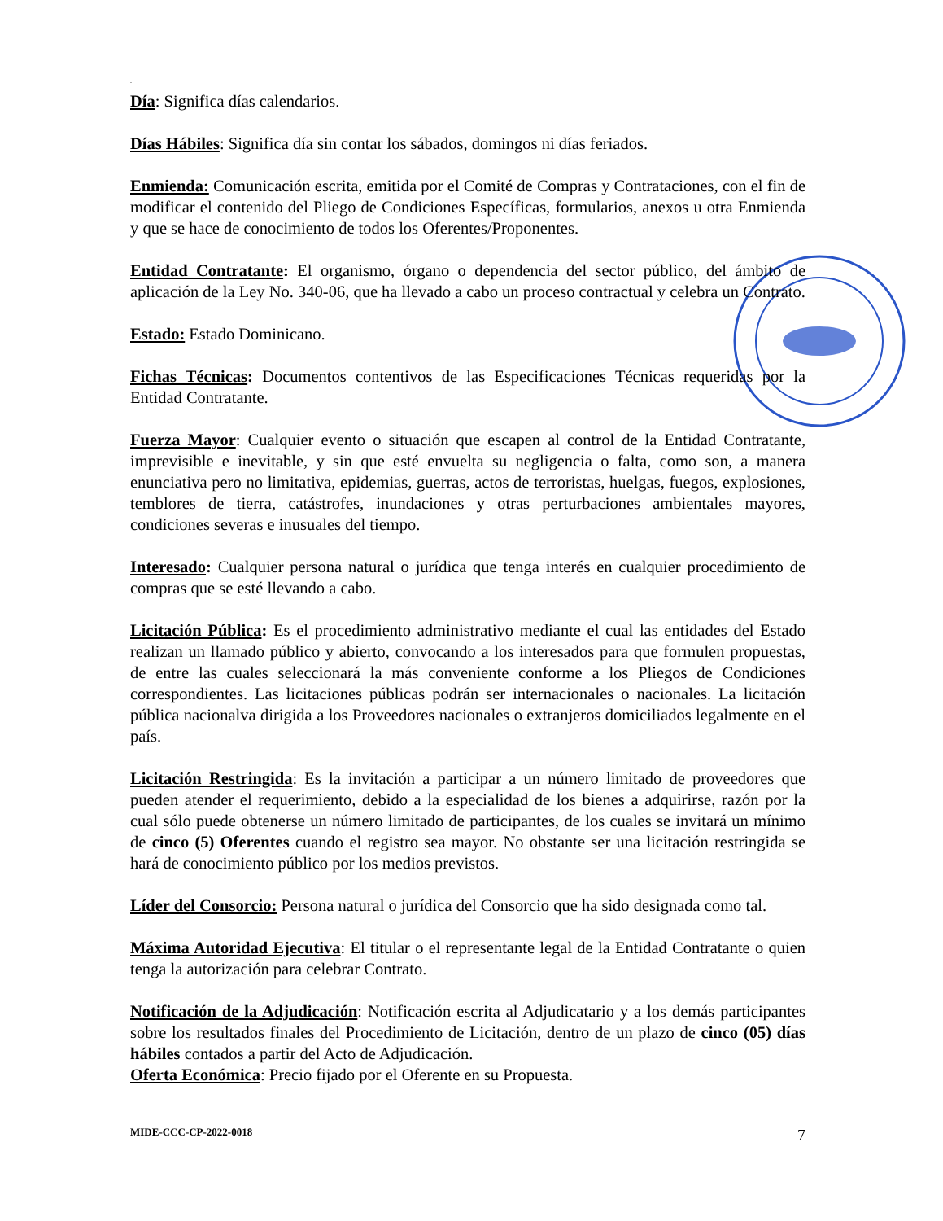.
Día: Significa días calendarios.
Días Hábiles: Significa día sin contar los sábados, domingos ni días feriados.
Enmienda: Comunicación escrita, emitida por el Comité de Compras y Contrataciones, con el fin de modificar el contenido del Pliego de Condiciones Específicas, formularios, anexos u otra Enmienda y que se hace de conocimiento de todos los Oferentes/Proponentes.
Entidad Contratante: El organismo, órgano o dependencia del sector público, del ámbito de aplicación de la Ley No. 340-06, que ha llevado a cabo un proceso contractual y celebra un Contrato.
Estado: Estado Dominicano.
Fichas Técnicas: Documentos contentivos de las Especificaciones Técnicas requeridas por la Entidad Contratante.
Fuerza Mayor: Cualquier evento o situación que escapen al control de la Entidad Contratante, imprevisible e inevitable, y sin que esté envuelta su negligencia o falta, como son, a manera enunciativa pero no limitativa, epidemias, guerras, actos de terroristas, huelgas, fuegos, explosiones, temblores de tierra, catástrofes, inundaciones y otras perturbaciones ambientales mayores, condiciones severas e inusuales del tiempo.
Interesado: Cualquier persona natural o jurídica que tenga interés en cualquier procedimiento de compras que se esté llevando a cabo.
Licitación Pública: Es el procedimiento administrativo mediante el cual las entidades del Estado realizan un llamado público y abierto, convocando a los interesados para que formulen propuestas, de entre las cuales seleccionará la más conveniente conforme a los Pliegos de Condiciones correspondientes. Las licitaciones públicas podrán ser internacionales o nacionales. La licitación pública nacionalva dirigida a los Proveedores nacionales o extranjeros domiciliados legalmente en el país.
Licitación Restringida: Es la invitación a participar a un número limitado de proveedores que pueden atender el requerimiento, debido a la especialidad de los bienes a adquirirse, razón por la cual sólo puede obtenerse un número limitado de participantes, de los cuales se invitará un mínimo de cinco (5) Oferentes cuando el registro sea mayor. No obstante ser una licitación restringida se hará de conocimiento público por los medios previstos.
Líder del Consorcio: Persona natural o jurídica del Consorcio que ha sido designada como tal.
Máxima Autoridad Ejecutiva: El titular o el representante legal de la Entidad Contratante o quien tenga la autorización para celebrar Contrato.
Notificación de la Adjudicación: Notificación escrita al Adjudicatario y a los demás participantes sobre los resultados finales del Procedimiento de Licitación, dentro de un plazo de cinco (05) días hábiles contados a partir del Acto de Adjudicación.
Oferta Económica: Precio fijado por el Oferente en su Propuesta.
MIDE-CCC-CP-2022-0018 7